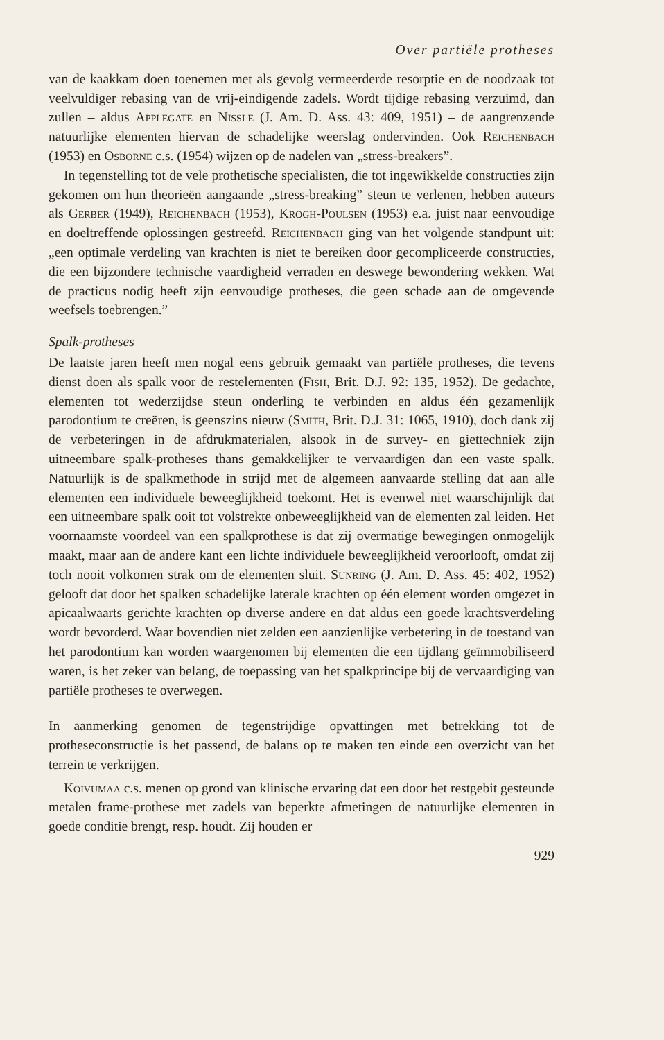Over partiële protheses
van de kaakkam doen toenemen met als gevolg vermeerderde resorptie en de noodzaak tot veelvuldiger rebasing van de vrij-eindigende zadels. Wordt tijdige rebasing verzuimd, dan zullen – aldus Applegate en Nissle (J. Am. D. Ass. 43: 409, 1951) – de aangrenzende natuurlijke elementen hiervan de schadelijke weerslag ondervinden. Ook Reichenbach (1953) en Osborne c.s. (1954) wijzen op de nadelen van „stress-breakers”.
In tegenstelling tot de vele prothetische specialisten, die tot ingewikkelde constructies zijn gekomen om hun theorieën aangaande „stress-breaking” steun te verlenen, hebben auteurs als Gerber (1949), Reichenbach (1953), Krogh-Poulsen (1953) e.a. juist naar eenvoudige en doeltreffende oplossingen gestreefd. Reichenbach ging van het volgende standpunt uit: „een optimale verdeling van krachten is niet te bereiken door gecompliceerde constructies, die een bijzondere technische vaardigheid verraden en deswege bewondering wekken. Wat de practicus nodig heeft zijn eenvoudige protheses, die geen schade aan de omgevende weefsels toebrengen.”
Spalk-protheses
De laatste jaren heeft men nogal eens gebruik gemaakt van partiële protheses, die tevens dienst doen als spalk voor de restelementen (Fish, Brit. D.J. 92: 135, 1952). De gedachte, elementen tot wederzijdse steun onderling te verbinden en aldus één gezamenlijk parodontium te creëren, is geenszins nieuw (Smith, Brit. D.J. 31: 1065, 1910), doch dank zij de verbeteringen in de afdrukmaterialen, alsook in de survey- en giettechniek zijn uitneembare spalk-protheses thans gemakkelijker te vervaardigen dan een vaste spalk. Natuurlijk is de spalkmethode in strijd met de algemeen aanvaarde stelling dat aan alle elementen een individuele beweeglijkheid toekomt. Het is evenwel niet waarschijnlijk dat een uitneembare spalk ooit tot volstrekte onbeweeglijkheid van de elementen zal leiden. Het voornaamste voordeel van een spalkprothese is dat zij overmatige bewegingen onmogelijk maakt, maar aan de andere kant een lichte individuele beweeglijkheid veroorlooft, omdat zij toch nooit volkomen strak om de elementen sluit. Sunring (J. Am. D. Ass. 45: 402, 1952) gelooft dat door het spalken schadelijke laterale krachten op één element worden omgezet in apicaalwaarts gerichte krachten op diverse andere en dat aldus een goede krachtsverdeling wordt bevorderd. Waar bovendien niet zelden een aanzienlijke verbetering in de toestand van het parodontium kan worden waargenomen bij elementen die een tijdlang geïmmobiliseerd waren, is het zeker van belang, de toepassing van het spalkprincipe bij de vervaardiging van partiële protheses te overwegen.
In aanmerking genomen de tegenstrijdige opvattingen met betrekking tot de protheseconstructie is het passend, de balans op te maken ten einde een overzicht van het terrein te verkrijgen.
Koivumaa c.s. menen op grond van klinische ervaring dat een door het restgebit gesteunde metalen frame-prothese met zadels van beperkte afmetingen de natuurlijke elementen in goede conditie brengt, resp. houdt. Zij houden er
929